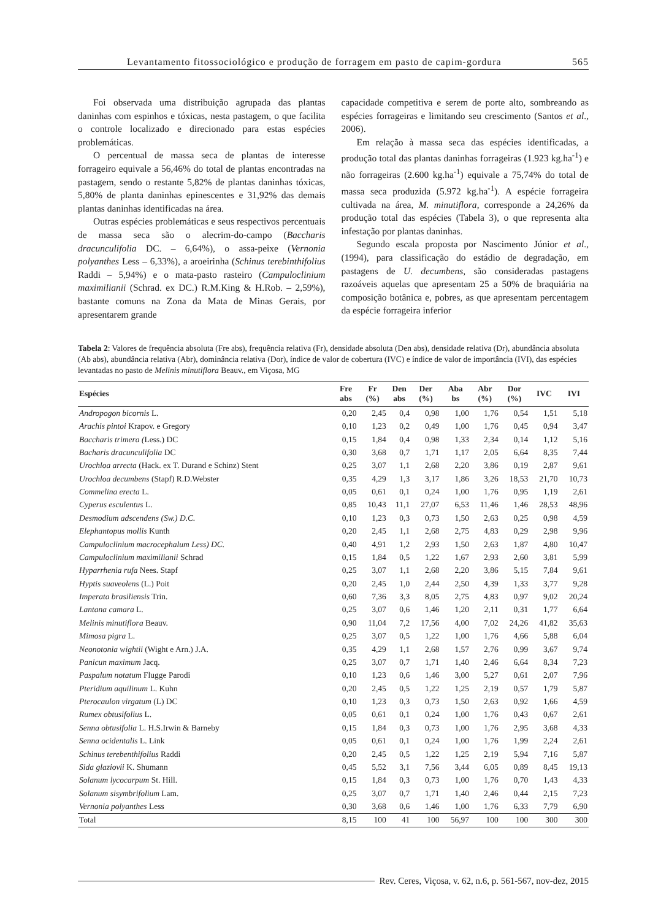Levantamento fitossociológico e produção de forragem em pasto de capim-gordura 565
Foi observada uma distribuição agrupada das plantas daninhas com espinhos e tóxicas, nesta pastagem, o que facilita o controle localizado e direcionado para estas espécies problemáticas.
O percentual de massa seca de plantas de interesse forrageiro equivale a 56,46% do total de plantas encontradas na pastagem, sendo o restante 5,82% de plantas daninhas tóxicas, 5,80% de planta daninhas epinescentes e 31,92% das demais plantas daninhas identificadas na área.
Outras espécies problemáticas e seus respectivos percentuais de massa seca são o alecrim-do-campo (Baccharis dracunculifolia DC. – 6,64%), o assa-peixe (Vernonia polyanthes Less – 6,33%), a aroeirinha (Schinus terebinthifolius Raddi – 5,94%) e o mata-pasto rasteiro (Campuloclinium maximilianii (Schrad. ex DC.) R.M.King & H.Rob. – 2,59%), bastante comuns na Zona da Mata de Minas Gerais, por apresentarem grande
capacidade competitiva e serem de porte alto, sombreando as espécies forrageiras e limitando seu crescimento (Santos et al., 2006).
Em relação à massa seca das espécies identificadas, a produção total das plantas daninhas forrageiras (1.923 kg.ha<sup>-1</sup>) e não forrageiras (2.600 kg.ha<sup>-1</sup>) equivale a 75,74% do total de massa seca produzida (5.972 kg.ha<sup>-1</sup>). A espécie forrageira cultivada na área, M. minutiflora, corresponde a 24,26% da produção total das espécies (Tabela 3), o que representa alta infestação por plantas daninhas.
Segundo escala proposta por Nascimento Júnior et al., (1994), para classificação do estádio de degradação, em pastagens de U. decumbens, são consideradas pastagens razoáveis aquelas que apresentam 25 a 50% de braquiária na composição botânica e, pobres, as que apresentam percentagem da espécie forrageira inferior
Tabela 2: Valores de frequência absoluta (Fre abs), frequência relativa (Fr), densidade absoluta (Den abs), densidade relativa (Dr), abundância absoluta (Ab abs), abundância relativa (Abr), dominância relativa (Dor), índice de valor de cobertura (IVC) e índice de valor de importância (IVI), das espécies levantadas no pasto de Melinis minutiflora Beauv., em Viçosa, MG
| Espécies | Fre abs | Fr (%) | Den abs | Der (%) | Aba bs | Abr (%) | Dor (%) | IVC | IVI |
| --- | --- | --- | --- | --- | --- | --- | --- | --- | --- |
| Andropogon bicornis L. | 0,20 | 2,45 | 0,4 | 0,98 | 1,00 | 1,76 | 0,54 | 1,51 | 5,18 |
| Arachis pintoi Krapov. e Gregory | 0,10 | 1,23 | 0,2 | 0,49 | 1,00 | 1,76 | 0,45 | 0,94 | 3,47 |
| Baccharis trimera ( Less.) DC | 0,15 | 1,84 | 0,4 | 0,98 | 1,33 | 2,34 | 0,14 | 1,12 | 5,16 |
| Bacharis dracunculifolia DC | 0,30 | 3,68 | 0,7 | 1,71 | 1,17 | 2,05 | 6,64 | 8,35 | 7,44 |
| Urochloa arrecta (Hack. ex T. Durand e Schinz) Stent | 0,25 | 3,07 | 1,1 | 2,68 | 2,20 | 3,86 | 0,19 | 2,87 | 9,61 |
| Urochloa decumbens (Stapf) R.D.Webster | 0,35 | 4,29 | 1,3 | 3,17 | 1,86 | 3,26 | 18,53 | 21,70 | 10,73 |
| Commelina erecta L. | 0,05 | 0,61 | 0,1 | 0,24 | 1,00 | 1,76 | 0,95 | 1,19 | 2,61 |
| Cyperus esculentus L. | 0,85 | 10,43 | 11,1 | 27,07 | 6,53 | 11,46 | 1,46 | 28,53 | 48,96 |
| Desmodium adscendens (Sw.) D.C. | 0,10 | 1,23 | 0,3 | 0,73 | 1,50 | 2,63 | 0,25 | 0,98 | 4,59 |
| Elephantopus mollis Kunth | 0,20 | 2,45 | 1,1 | 2,68 | 2,75 | 4,83 | 0,29 | 2,98 | 9,96 |
| Campuloclinium macrocephalum Less) DC. | 0,40 | 4,91 | 1,2 | 2,93 | 1,50 | 2,63 | 1,87 | 4,80 | 10,47 |
| Campuloclinium maximilianii Schrad | 0,15 | 1,84 | 0,5 | 1,22 | 1,67 | 2,93 | 2,60 | 3,81 | 5,99 |
| Hyparrhenia rufa Nees. Stapf | 0,25 | 3,07 | 1,1 | 2,68 | 2,20 | 3,86 | 5,15 | 7,84 | 9,61 |
| Hyptis suaveolens (L.) Poit | 0,20 | 2,45 | 1,0 | 2,44 | 2,50 | 4,39 | 1,33 | 3,77 | 9,28 |
| Imperata brasiliensis Trin. | 0,60 | 7,36 | 3,3 | 8,05 | 2,75 | 4,83 | 0,97 | 9,02 | 20,24 |
| Lantana camara L. | 0,25 | 3,07 | 0,6 | 1,46 | 1,20 | 2,11 | 0,31 | 1,77 | 6,64 |
| Melinis minutiflora Beauv. | 0,90 | 11,04 | 7,2 | 17,56 | 4,00 | 7,02 | 24,26 | 41,82 | 35,63 |
| Mimosa pigra L. | 0,25 | 3,07 | 0,5 | 1,22 | 1,00 | 1,76 | 4,66 | 5,88 | 6,04 |
| Neonotonia wightii (Wight e Arn.) J.A. | 0,35 | 4,29 | 1,1 | 2,68 | 1,57 | 2,76 | 0,99 | 3,67 | 9,74 |
| Panicun maximum Jacq. | 0,25 | 3,07 | 0,7 | 1,71 | 1,40 | 2,46 | 6,64 | 8,34 | 7,23 |
| Paspalum notatum Flugge Parodi | 0,10 | 1,23 | 0,6 | 1,46 | 3,00 | 5,27 | 0,61 | 2,07 | 7,96 |
| Pteridium aquilinum L. Kuhn | 0,20 | 2,45 | 0,5 | 1,22 | 1,25 | 2,19 | 0,57 | 1,79 | 5,87 |
| Pterocaulon virgatum (L) DC | 0,10 | 1,23 | 0,3 | 0,73 | 1,50 | 2,63 | 0,92 | 1,66 | 4,59 |
| Rumex obtusifolius L. | 0,05 | 0,61 | 0,1 | 0,24 | 1,00 | 1,76 | 0,43 | 0,67 | 2,61 |
| Senna obtusifolia L. H.S.Irwin & Barneby | 0,15 | 1,84 | 0,3 | 0,73 | 1,00 | 1,76 | 2,95 | 3,68 | 4,33 |
| Senna ocidentalis L. Link | 0,05 | 0,61 | 0,1 | 0,24 | 1,00 | 1,76 | 1,99 | 2,24 | 2,61 |
| Schinus terebenthifolius Raddi | 0,20 | 2,45 | 0,5 | 1,22 | 1,25 | 2,19 | 5,94 | 7,16 | 5,87 |
| Sida glaziovii K. Shumann | 0,45 | 5,52 | 3,1 | 7,56 | 3,44 | 6,05 | 0,89 | 8,45 | 19,13 |
| Solanum lycocarpum St. Hill. | 0,15 | 1,84 | 0,3 | 0,73 | 1,00 | 1,76 | 0,70 | 1,43 | 4,33 |
| Solanum sisymbrifolium Lam. | 0,25 | 3,07 | 0,7 | 1,71 | 1,40 | 2,46 | 0,44 | 2,15 | 7,23 |
| Vernonia polyanthes Less | 0,30 | 3,68 | 0,6 | 1,46 | 1,00 | 1,76 | 6,33 | 7,79 | 6,90 |
| Total | 8,15 | 100 | 41 | 100 | 56,97 | 100 | 100 | 300 | 300 |
Rev. Ceres, Viçosa, v. 62, n.6, p. 561-567, nov-dez, 2015